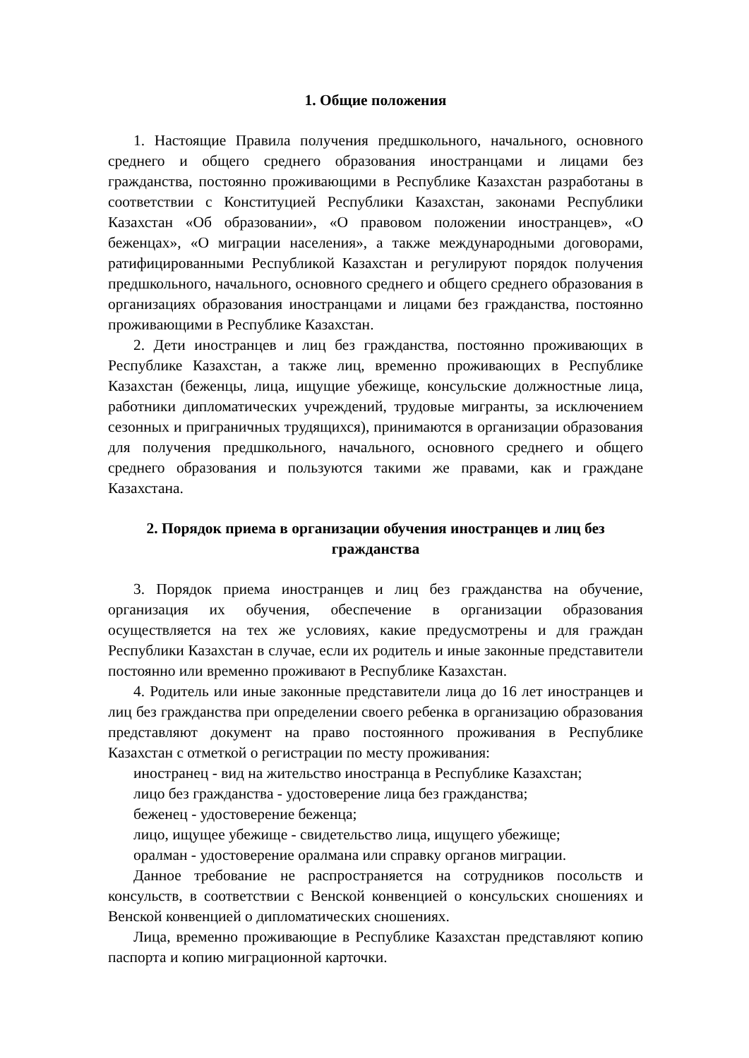1. Общие положения
1. Настоящие Правила получения предшкольного, начального, основного среднего и общего среднего образования иностранцами и лицами без гражданства, постоянно проживающими в Республике Казахстан разработаны в соответствии с Конституцией Республики Казахстан, законами Республики Казахстан «Об образовании», «О правовом положении иностранцев», «О беженцах», «О миграции населения», а также международными договорами, ратифицированными Республикой Казахстан и регулируют порядок получения предшкольного, начального, основного среднего и общего среднего образования в организациях образования иностранцами и лицами без гражданства, постоянно проживающими в Республике Казахстан.
2. Дети иностранцев и лиц без гражданства, постоянно проживающих в Республике Казахстан, а также лиц, временно проживающих в Республике Казахстан (беженцы, лица, ищущие убежище, консульские должностные лица, работники дипломатических учреждений, трудовые мигранты, за исключением сезонных и приграничных трудящихся), принимаются в организации образования для получения предшкольного, начального, основного среднего и общего среднего образования и пользуются такими же правами, как и граждане Казахстана.
2. Порядок приема в организации обучения иностранцев и лиц без гражданства
3. Порядок приема иностранцев и лиц без гражданства на обучение, организация их обучения, обеспечение в организации образования осуществляется на тех же условиях, какие предусмотрены и для граждан Республики Казахстан в случае, если их родитель и иные законные представители постоянно или временно проживают в Республике Казахстан.
4. Родитель или иные законные представители лица до 16 лет иностранцев и лиц без гражданства при определении своего ребенка в организацию образования представляют документ на право постоянного проживания в Республике Казахстан с отметкой о регистрации по месту проживания:
иностранец - вид на жительство иностранца в Республике Казахстан;
лицо без гражданства - удостоверение лица без гражданства;
беженец - удостоверение беженца;
лицо, ищущее убежище - свидетельство лица, ищущего убежище;
оралман - удостоверение оралмана или справку органов миграции.
Данное требование не распространяется на сотрудников посольств и консульств, в соответствии с Венской конвенцией о консульских сношениях и Венской конвенцией о дипломатических сношениях.
Лица, временно проживающие в Республике Казахстан представляют копию паспорта и копию миграционной карточки.